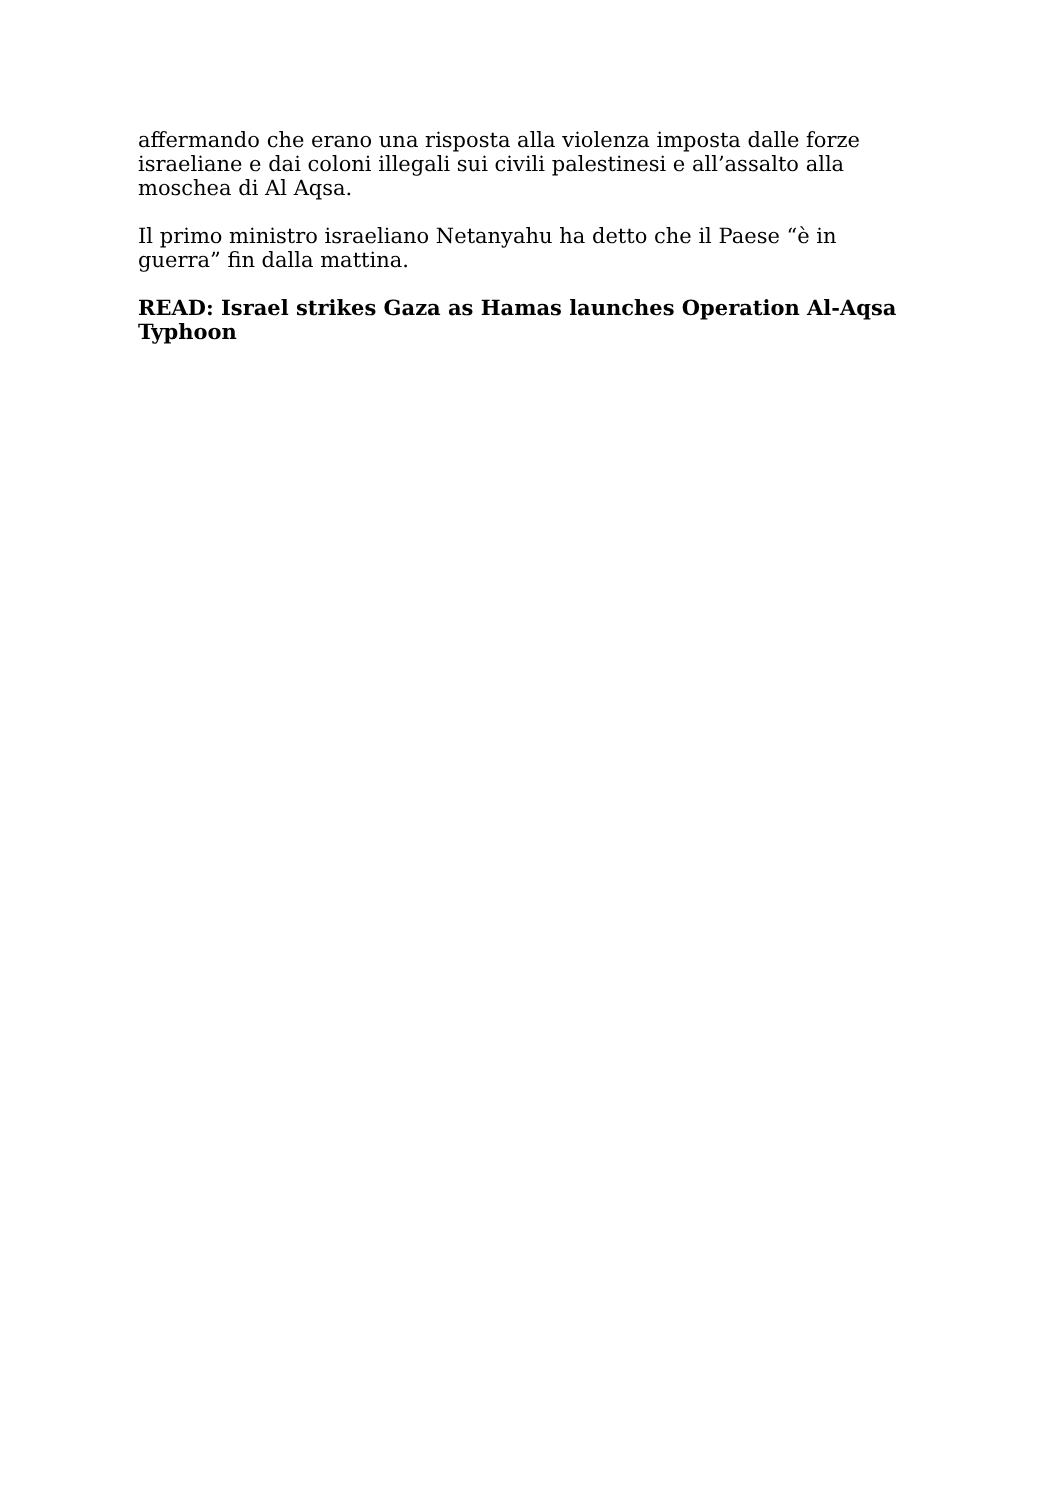affermando che erano una risposta alla violenza imposta dalle forze israeliane e dai coloni illegali sui civili palestinesi e all’assalto alla moschea di Al Aqsa.
Il primo ministro israeliano Netanyahu ha detto che il Paese “è in guerra” fin dalla mattina.
READ: Israel strikes Gaza as Hamas launches Operation Al-Aqsa Typhoon